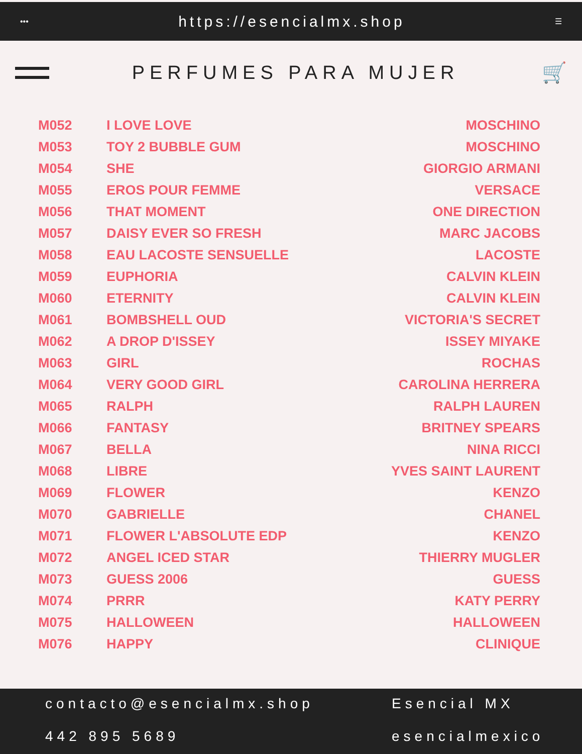••• https://esencialmx.shop ☰
PERFUMES PARA MUJER 🛒
| M052 | I LOVE LOVE | MOSCHINO |
| M053 | TOY 2 BUBBLE GUM | MOSCHINO |
| M054 | SHE | GIORGIO ARMANI |
| M055 | EROS POUR FEMME | VERSACE |
| M056 | THAT MOMENT | ONE DIRECTION |
| M057 | DAISY EVER SO FRESH | MARC JACOBS |
| M058 | EAU LACOSTE SENSUELLE | LACOSTE |
| M059 | EUPHORIA | CALVIN KLEIN |
| M060 | ETERNITY | CALVIN KLEIN |
| M061 | BOMBSHELL OUD | VICTORIA'S SECRET |
| M062 | A DROP D'ISSEY | ISSEY MIYAKE |
| M063 | GIRL | ROCHAS |
| M064 | VERY GOOD GIRL | CAROLINA HERRERA |
| M065 | RALPH | RALPH LAUREN |
| M066 | FANTASY | BRITNEY SPEARS |
| M067 | BELLA | NINA RICCI |
| M068 | LIBRE | YVES SAINT LAURENT |
| M069 | FLOWER | KENZO |
| M070 | GABRIELLE | CHANEL |
| M071 | FLOWER L'ABSOLUTE EDP | KENZO |
| M072 | ANGEL ICED STAR | THIERRY MUGLER |
| M073 | GUESS 2006 | GUESS |
| M074 | PRRR | KATY PERRY |
| M075 | HALLOWEEN | HALLOWEEN |
| M076 | HAPPY | CLINIQUE |
contacto@esencialmx.shop
Esencial MX
442 895 5689
esencialmexico